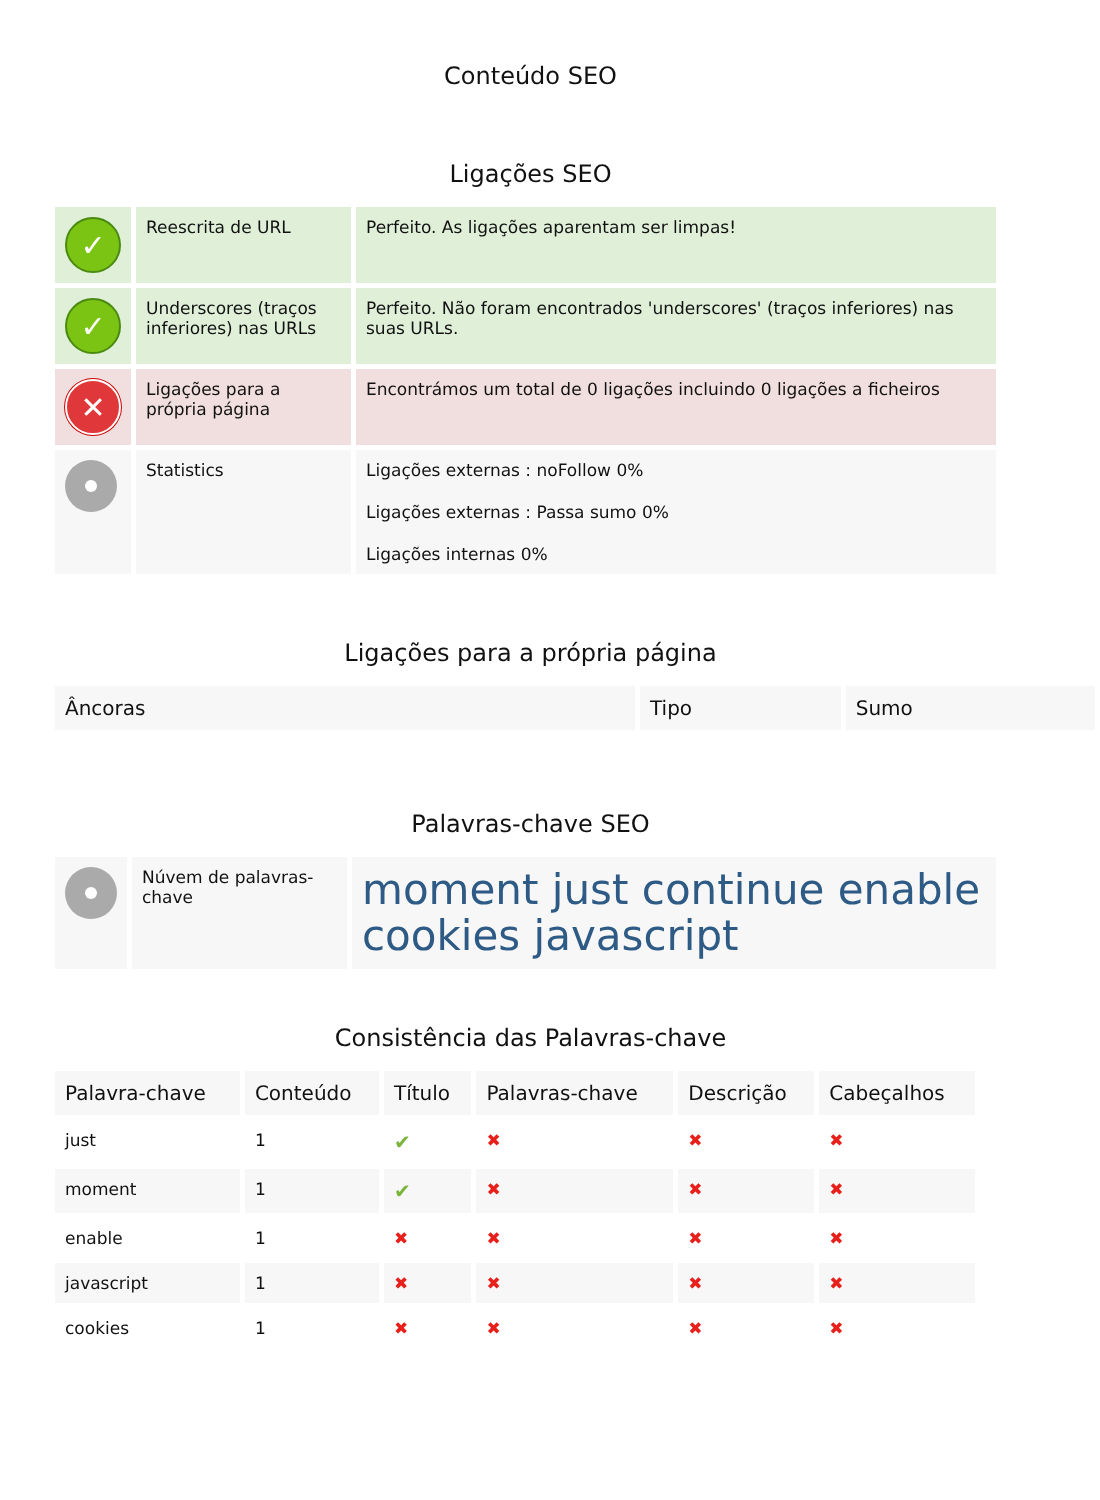Conteúdo SEO
Ligações SEO
| ✓ | Reescrita de URL | Perfeito. As ligações aparentam ser limpas! |
| ✓ | Underscores (traços inferiores) nas URLs | Perfeito. Não foram encontrados 'underscores' (traços inferiores) nas suas URLs. |
| ✕ | Ligações para a própria página | Encontrámos um total de 0 ligações incluindo 0 ligações a ficheiros |
| | Statistics | Ligações externas : noFollow 0% Ligações externas : Passa sumo 0% Ligações internas 0% |
Ligações para a própria página
| Âncoras | Tipo | Sumo |
| --- | --- | --- |
Palavras-chave SEO
| | Núvem de palavras-chave | moment just continue enable cookies javascript |
Consistência das Palavras-chave
| Palavra-chave | Conteúdo | Título | Palavras-chave | Descrição | Cabeçalhos |
| --- | --- | --- | --- | --- | --- |
| just | 1 | ✔ | ✖ | ✖ | ✖ |
| moment | 1 | ✔ | ✖ | ✖ | ✖ |
| enable | 1 | ✖ | ✖ | ✖ | ✖ |
| javascript | 1 | ✖ | ✖ | ✖ | ✖ |
| cookies | 1 | ✖ | ✖ | ✖ | ✖ |